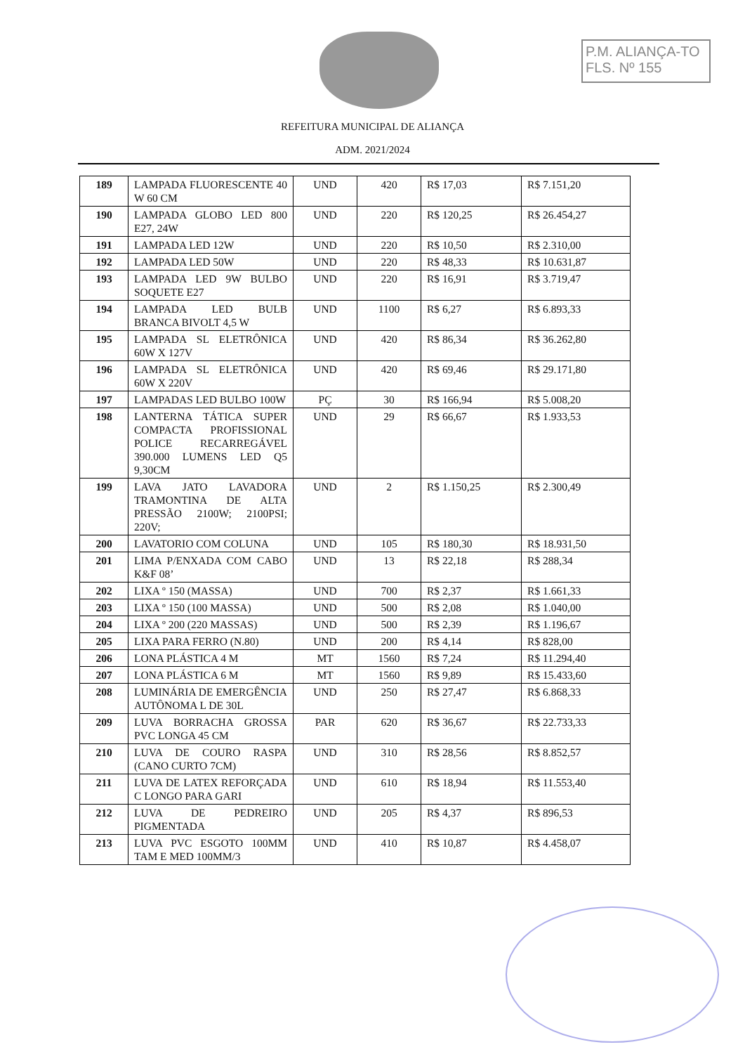P.M. ALIANÇA-TO
FLS. Nº 155
REFEITURA MUNICIPAL DE ALIANÇA
ADM. 2021/2024
| 189 | LAMPADA FLUORESCENTE 40 W 60 CM | UND | 420 | R$ 17,03 | R$ 7.151,20 |
| 190 | LAMPADA GLOBO LED 800 E27, 24W | UND | 220 | R$ 120,25 | R$ 26.454,27 |
| 191 | LAMPADA LED 12W | UND | 220 | R$ 10,50 | R$ 2.310,00 |
| 192 | LAMPADA LED 50W | UND | 220 | R$ 48,33 | R$ 10.631,87 |
| 193 | LAMPADA LED 9W BULBO SOQUETE E27 | UND | 220 | R$ 16,91 | R$ 3.719,47 |
| 194 | LAMPADA LED BULB BRANCA BIVOLT 4,5 W | UND | 1100 | R$ 6,27 | R$ 6.893,33 |
| 195 | LAMPADA SL ELETRÔNICA 60W X 127V | UND | 420 | R$ 86,34 | R$ 36.262,80 |
| 196 | LAMPADA SL ELETRÔNICA 60W X 220V | UND | 420 | R$ 69,46 | R$ 29.171,80 |
| 197 | LAMPADAS LED BULBO 100W | PÇ | 30 | R$ 166,94 | R$ 5.008,20 |
| 198 | LANTERNA TÁTICA SUPER COMPACTA PROFISSIONAL POLICE RECARREGÁVEL 390.000 LUMENS LED Q5 9,30CM | UND | 29 | R$ 66,67 | R$ 1.933,53 |
| 199 | LAVA JATO LAVADORA TRAMONTINA DE ALTA PRESSÃO 2100W; 2100PSI; 220V; | UND | 2 | R$ 1.150,25 | R$ 2.300,49 |
| 200 | LAVATORIO COM COLUNA | UND | 105 | R$ 180,30 | R$ 18.931,50 |
| 201 | LIMA P/ENXADA COM CABO K&F 08’ | UND | 13 | R$ 22,18 | R$ 288,34 |
| 202 | LIXA º 150 (MASSA) | UND | 700 | R$ 2,37 | R$ 1.661,33 |
| 203 | LIXA º 150 (100 MASSA) | UND | 500 | R$ 2,08 | R$ 1.040,00 |
| 204 | LIXA º 200 (220 MASSAS) | UND | 500 | R$ 2,39 | R$ 1.196,67 |
| 205 | LIXA PARA FERRO (N.80) | UND | 200 | R$ 4,14 | R$ 828,00 |
| 206 | LONA PLÁSTICA 4 M | MT | 1560 | R$ 7,24 | R$ 11.294,40 |
| 207 | LONA PLÁSTICA 6 M | MT | 1560 | R$ 9,89 | R$ 15.433,60 |
| 208 | LUMINÁRIA DE EMERGÊNCIA AUTÔNOMA L DE 30L | UND | 250 | R$ 27,47 | R$ 6.868,33 |
| 209 | LUVA BORRACHA GROSSA PVC LONGA 45 CM | PAR | 620 | R$ 36,67 | R$ 22.733,33 |
| 210 | LUVA DE COURO RASPA (CANO CURTO 7CM) | UND | 310 | R$ 28,56 | R$ 8.852,57 |
| 211 | LUVA DE LATEX REFORÇADA C LONGO PARA GARI | UND | 610 | R$ 18,94 | R$ 11.553,40 |
| 212 | LUVA DE PEDREIRO PIGMENTADA | UND | 205 | R$ 4,37 | R$ 896,53 |
| 213 | LUVA PVC ESGOTO 100MM TAM E MED 100MM/3 | UND | 410 | R$ 10,87 | R$ 4.458,07 |